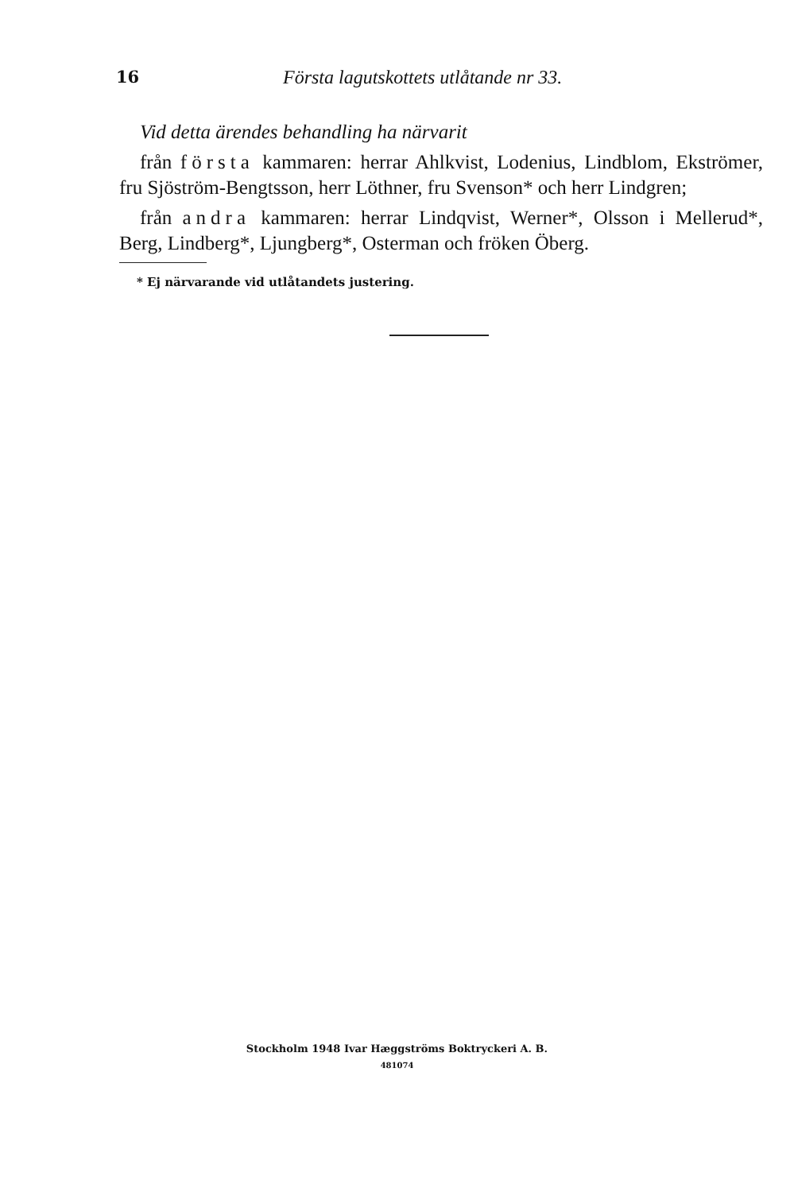16 Första lagutskottets utlåtande nr 33.
Vid detta ärendes behandling ha närvarit
från första kammaren: herrar Ahlkvist, Lodenius, Lindblom, Ekströmer, fru Sjöström-Bengtsson, herr Löthner, fru Svenson* och herr Lindgren;
från andra kammaren: herrar Lindqvist, Werner*, Olsson i Mellerud*, Berg, Lindberg*, Ljungberg*, Osterman och fröken Öberg.
* Ej närvarande vid utlåtandets justering.
Stockholm 1948 Ivar Hæggströms Boktryckeri A. B.
481074